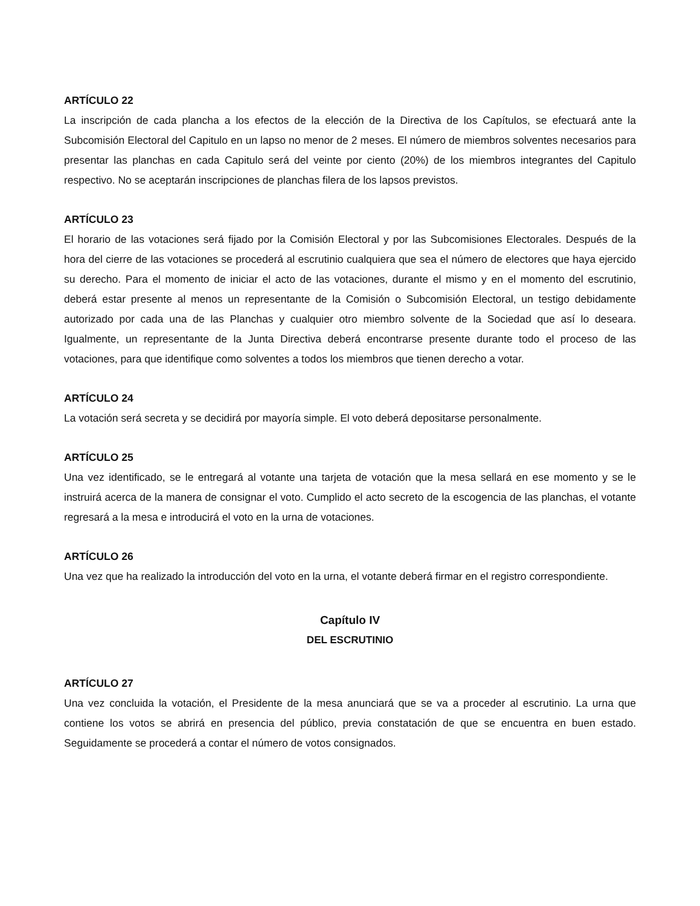ARTÍCULO 22
La inscripción de cada plancha a los efectos de la elección de la Directiva de los Capítulos, se efectuará ante la Subcomisión Electoral del Capitulo en un lapso no menor de 2 meses. El número de miembros solventes necesarios para presentar las planchas en cada Capitulo será del veinte por ciento (20%) de los miembros integrantes del Capitulo respectivo. No se aceptarán inscripciones de planchas filera de los lapsos previstos.
ARTÍCULO 23
El horario de las votaciones será fijado por la Comisión Electoral y por las Subcomisiones Electorales. Después de la hora del cierre de las votaciones se procederá al escrutinio cualquiera que sea el número de electores que haya ejercido su derecho. Para el momento de iniciar el acto de las votaciones, durante el mismo y en el momento del escrutinio, deberá estar presente al menos un representante de la Comisión o Subcomisión Electoral, un testigo debidamente autorizado por cada una de las Planchas y cualquier otro miembro solvente de la Sociedad que así lo deseara. Igualmente, un representante de la Junta Directiva deberá encontrarse presente durante todo el proceso de las votaciones, para que identifique como solventes a todos los miembros que tienen derecho a votar.
ARTÍCULO 24
La votación será secreta y se decidirá por mayoría simple. El voto deberá depositarse personalmente.
ARTÍCULO 25
Una vez identificado, se le entregará al votante una tarjeta de votación que la mesa sellará en ese momento y se le instruirá acerca de la manera de consignar el voto. Cumplido el acto secreto de la escogencia de las planchas, el votante regresará a la mesa e introducirá el voto en la urna de votaciones.
ARTÍCULO 26
Una vez que ha realizado la introducción del voto en la urna, el votante deberá firmar en el registro correspondiente.
Capítulo IV
DEL ESCRUTINIO
ARTÍCULO 27
Una vez concluida la votación, el Presidente de la mesa anunciará que se va a proceder al escrutinio. La urna que contiene los votos se abrirá en presencia del público, previa constatación de que se encuentra en buen estado. Seguidamente se procederá a contar el número de votos consignados.